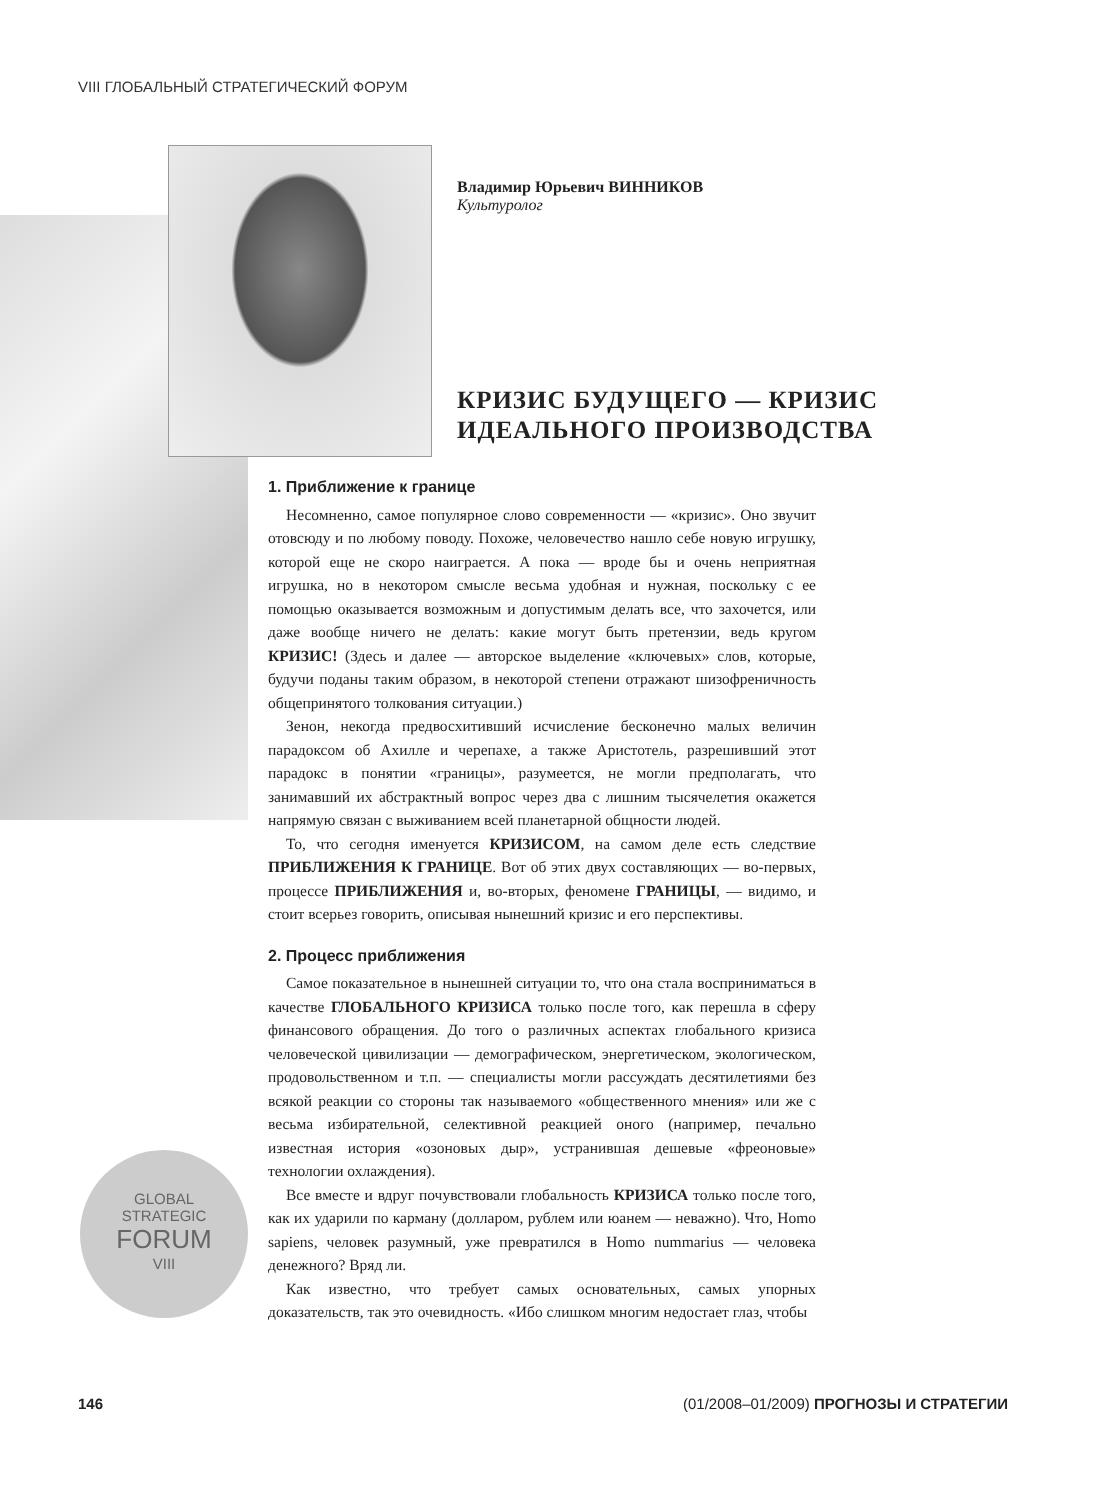VIII ГЛОБАЛЬНЫЙ СТРАТЕГИЧЕСКИЙ ФОРУМ
Владимир Юрьевич ВИННИКОВ
Культуролог
КРИЗИС БУДУЩЕГО — КРИЗИС
ИДЕАЛЬНОГО ПРОИЗВОДСТВА
1. Приближение к границе
Несомненно, самое популярное слово современности — «кризис». Оно звучит отовсюду и по любому поводу. Похоже, человечество нашло себе новую игрушку, которой еще не скоро наиграется. А пока — вроде бы и очень неприятная игрушка, но в некотором смысле весьма удобная и нужная, поскольку с ее помощью оказывается возможным и допустимым делать все, что захочется, или даже вообще ничего не делать: какие могут быть претензии, ведь кругом КРИЗИС! (Здесь и далее — авторское выделение «ключевых» слов, которые, будучи поданы таким образом, в некоторой степени отражают шизофреничность общепринятого толкования ситуации.)
Зенон, некогда предвосхитивший исчисление бесконечно малых величин парадоксом об Ахилле и черепахе, а также Аристотель, разрешивший этот парадокс в понятии «границы», разумеется, не могли предполагать, что занимавший их абстрактный вопрос через два с лишним тысячелетия окажется напрямую связан с выживанием всей планетарной общности людей.
То, что сегодня именуется КРИЗИСОМ, на самом деле есть следствие ПРИБЛИЖЕНИЯ К ГРАНИЦЕ. Вот об этих двух составляющих — во-первых, процессе ПРИБЛИЖЕНИЯ и, во-вторых, феномене ГРАНИЦЫ, — видимо, и стоит всерьез говорить, описывая нынешний кризис и его перспективы.
2. Процесс приближения
Самое показательное в нынешней ситуации то, что она стала восприниматься в качестве ГЛОБАЛЬНОГО КРИЗИСА только после того, как перешла в сферу финансового обращения. До того о различных аспектах глобального кризиса человеческой цивилизации — демографическом, энергетическом, экологическом, продовольственном и т.п. — специалисты могли рассуждать десятилетиями без всякой реакции со стороны так называемого «общественного мнения» или же с весьма избирательной, селективной реакцией оного (например, печально известная история «озоновых дыр», устранившая дешевые «фреоновые» технологии охлаждения).
Все вместе и вдруг почувствовали глобальность КРИЗИСА только после того, как их ударили по карману (долларом, рублем или юанем — неважно). Что, Homo sapiens, человек разумный, уже превратился в Homo nummarius — человека денежного? Вряд ли.
Как известно, что требует самых основательных, самых упорных доказательств, так это очевидность. «Ибо слишком многим недостает глаз, чтобы
GLOBAL
STRATEGIC
FORUM
VIII
146 (01/2008–01/2009) ПРОГНОЗЫ И СТРАТЕГИИ